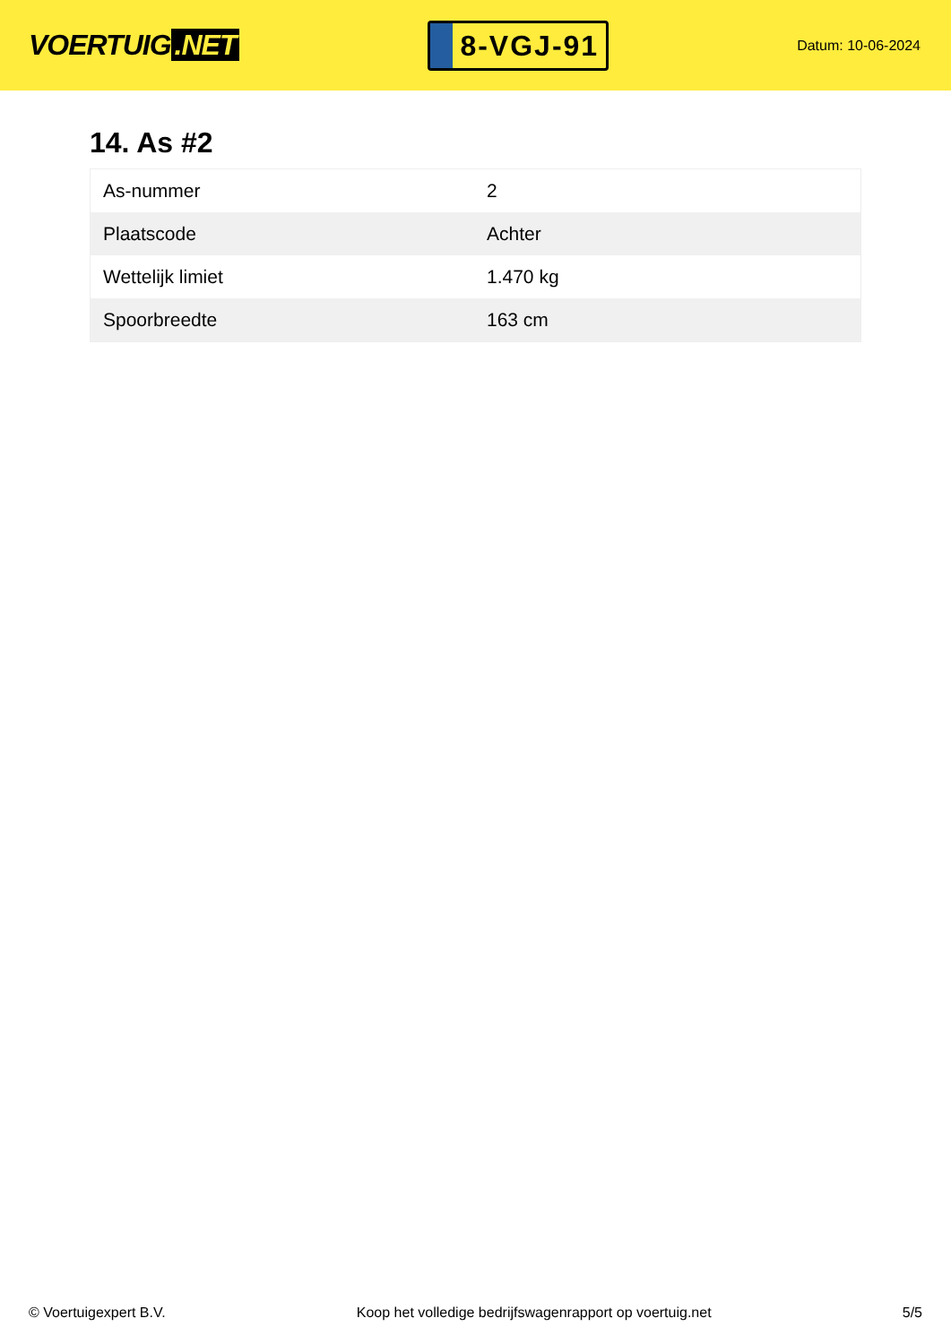VOERTUIG.NET
8-VGJ-91
Datum: 10-06-2024
14. As #2
| As-nummer | 2 |
| Plaatscode | Achter |
| Wettelijk limiet | 1.470 kg |
| Spoorbreedte | 163 cm |
© Voertuigexpert B.V. Koop het volledige bedrijfswagenrapport op voertuig.net 5/5